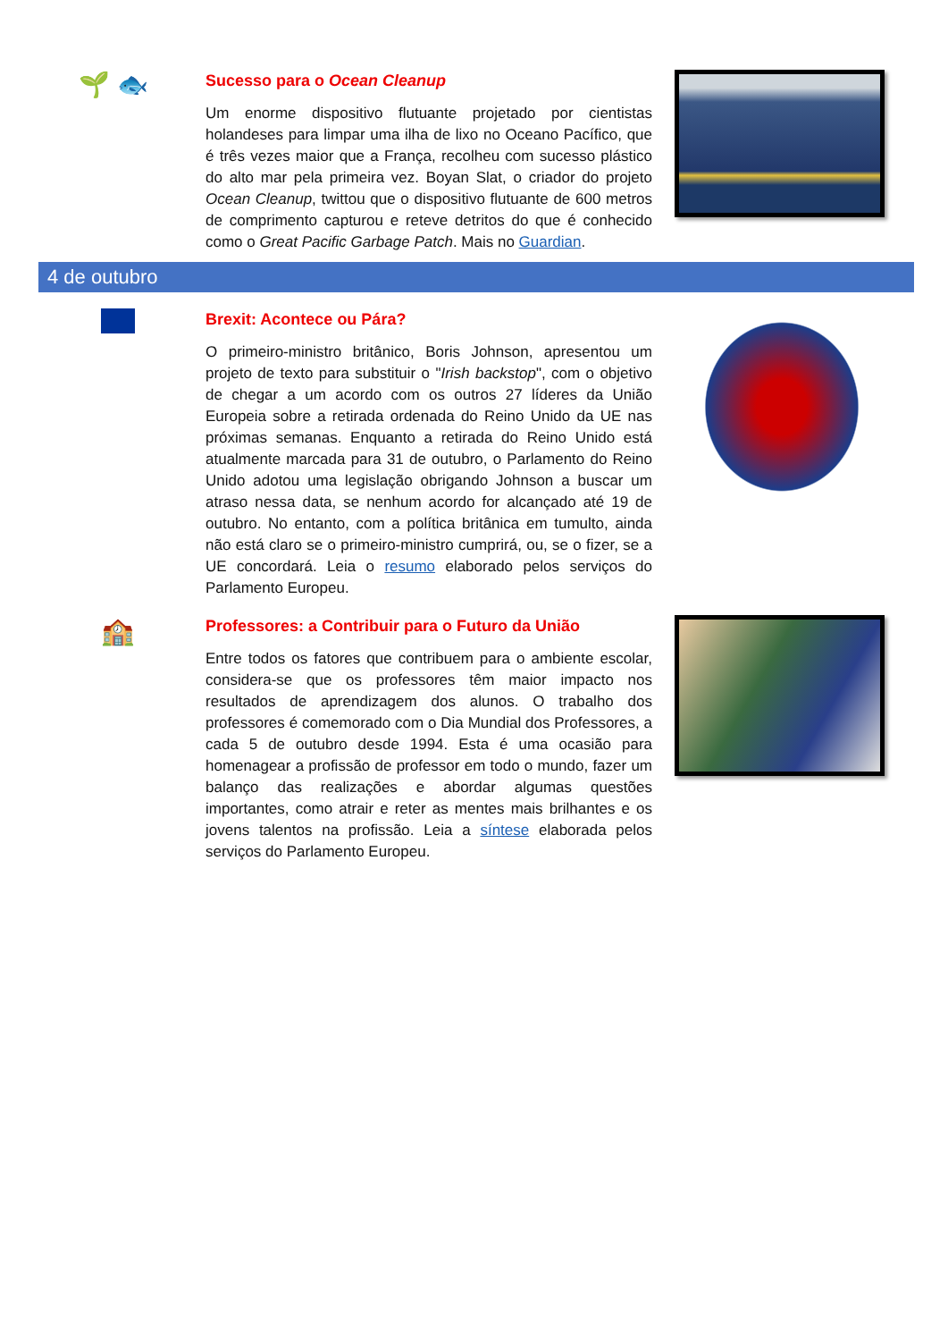🌱 🐟
Sucesso para o Ocean Cleanup
Um enorme dispositivo flutuante projetado por cientistas holandeses para limpar uma ilha de lixo no Oceano Pacífico, que é três vezes maior que a França, recolheu com sucesso plástico do alto mar pela primeira vez. Boyan Slat, o criador do projeto Ocean Cleanup, twittou que o dispositivo flutuante de 600 metros de comprimento capturou e reteve detritos do que é conhecido como o Great Pacific Garbage Patch. Mais no Guardian.
4 de outubro
Brexit: Acontece ou Pára?
O primeiro-ministro britânico, Boris Johnson, apresentou um projeto de texto para substituir o "Irish backstop", com o objetivo de chegar a um acordo com os outros 27 líderes da União Europeia sobre a retirada ordenada do Reino Unido da UE nas próximas semanas. Enquanto a retirada do Reino Unido está atualmente marcada para 31 de outubro, o Parlamento do Reino Unido adotou uma legislação obrigando Johnson a buscar um atraso nessa data, se nenhum acordo for alcançado até 19 de outubro. No entanto, com a política britânica em tumulto, ainda não está claro se o primeiro-ministro cumprirá, ou, se o fizer, se a UE concordará. Leia o resumo elaborado pelos serviços do Parlamento Europeu.
🏫
Professores: a Contribuir para o Futuro da União
Entre todos os fatores que contribuem para o ambiente escolar, considera-se que os professores têm maior impacto nos resultados de aprendizagem dos alunos. O trabalho dos professores é comemorado com o Dia Mundial dos Professores, a cada 5 de outubro desde 1994. Esta é uma ocasião para homenagear a profissão de professor em todo o mundo, fazer um balanço das realizações e abordar algumas questões importantes, como atrair e reter as mentes mais brilhantes e os jovens talentos na profissão. Leia a síntese elaborada pelos serviços do Parlamento Europeu.